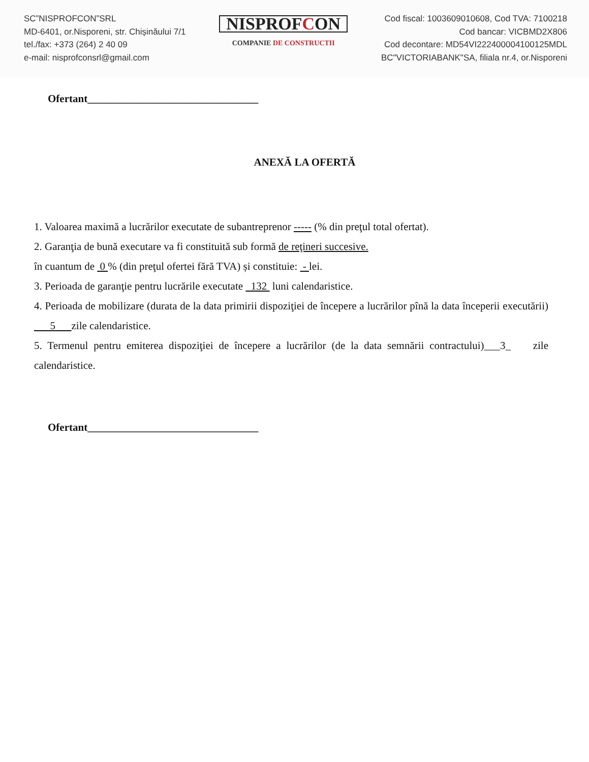SC”NISPROFCON”SRL
MD-6401, or.Nisporeni, str. Chișinăului 7/1
tel./fax: +373 (264) 2 40 09
e-mail: nisprofconsrl@gmail.com
NISPROFCON
COMPANIE DE CONSTRUCTII
Cod fiscal: 1003609010608, Cod TVA: 7100218
Cod bancar: VICBMD2X806
Cod decontare: MD54VI222400004100125MDL
BC"VICTORIABANK"SA, filiala nr.4, or.Nisporeni
Ofertant________________________________
ANEXĂ LA OFERTĂ
1. Valoarea maximă a lucrărilor executate de subantreprenor ----- (% din preţul total ofertat).
2. Garanţia de bună executare va fi constituită sub formă de reţineri succesive.
în cuantum de 0 % (din preţul ofertei fără TVA) și constituie: - lei.
3. Perioada de garanţie pentru lucrările executate 132 luni calendaristice.
4. Perioada de mobilizare (durata de la data primirii dispoziţiei de începere a lucrărilor pînă la data începerii executării) 5 zile calendaristice.
5. Termenul pentru emiterea dispoziţiei de începere a lucrărilor (de la data semnării contractului)___3_ zile calendaristice.
Ofertant________________________________